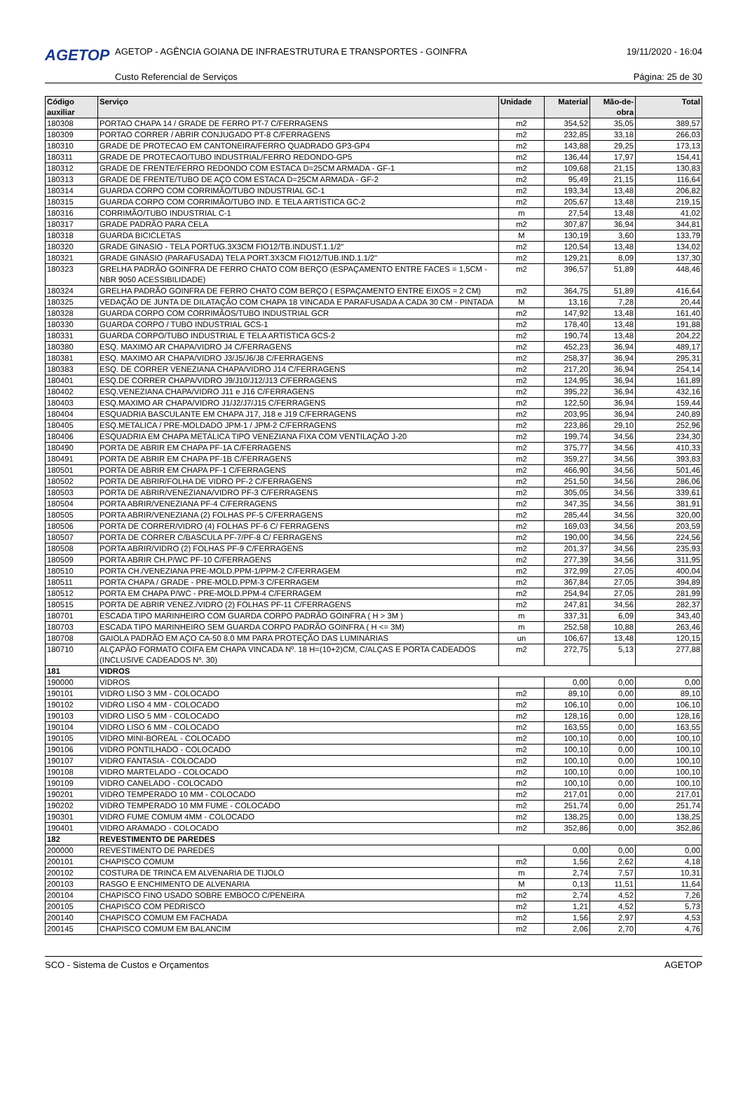AGETOP
AGETOP - AGÊNCIA GOIANA DE INFRAESTRUTURA E TRANSPORTES - GOINFRA
19/11/2020 - 16:04
Custo Referencial de Serviços Página: 25 de 30
| Código auxiliar | Serviço | Unidade | Material | Mão-de-obra | Total |
| --- | --- | --- | --- | --- | --- |
| 180308 | PORTAO CHAPA 14 / GRADE DE FERRO PT-7 C/FERRAGENS | m2 | 354,52 | 35,05 | 389,57 |
| 180309 | PORTAO CORRER / ABRIR CONJUGADO PT-8 C/FERRAGENS | m2 | 232,85 | 33,18 | 266,03 |
| 180310 | GRADE DE PROTECAO EM CANTONEIRA/FERRO QUADRADO GP3-GP4 | m2 | 143,88 | 29,25 | 173,13 |
| 180311 | GRADE DE PROTECAO/TUBO INDUSTRIAL/FERRO REDONDO-GP5 | m2 | 136,44 | 17,97 | 154,41 |
| 180312 | GRADE DE FRENTE/FERRO REDONDO COM ESTACA D=25CM ARMADA - GF-1 | m2 | 109,68 | 21,15 | 130,83 |
| 180313 | GRADE DE FRENTE/TUBO DE AÇO COM ESTACA D=25CM ARMADA - GF-2 | m2 | 95,49 | 21,15 | 116,64 |
| 180314 | GUARDA CORPO COM CORRIMÃO/TUBO INDUSTRIAL GC-1 | m2 | 193,34 | 13,48 | 206,82 |
| 180315 | GUARDA CORPO COM CORRIMÃO/TUBO IND. E TELA ARTÍSTICA GC-2 | m2 | 205,67 | 13,48 | 219,15 |
| 180316 | CORRIMÃO/TUBO INDUSTRIAL C-1 | m | 27,54 | 13,48 | 41,02 |
| 180317 | GRADE PADRÃO PARA CELA | m2 | 307,87 | 36,94 | 344,81 |
| 180318 | GUARDA BICICLETAS | M | 130,19 | 3,60 | 133,79 |
| 180320 | GRADE GINASIO - TELA PORTUG.3X3CM FIO12/TB.INDUST.1.1/2" | m2 | 120,54 | 13,48 | 134,02 |
| 180321 | GRADE GINÁSIO (PARAFUSADA) TELA PORT.3X3CM FIO12/TUB.IND.1.1/2" | m2 | 129,21 | 8,09 | 137,30 |
| 180323 | GRELHA PADRÃO GOINFRA DE FERRO CHATO COM BERÇO (ESPAÇAMENTO ENTRE FACES = 1,5CM - NBR 9050 ACESSIBILIDADE) | m2 | 396,57 | 51,89 | 448,46 |
| 180324 | GRELHA PADRÃO GOINFRA DE FERRO CHATO COM BERÇO ( ESPAÇAMENTO ENTRE EIXOS = 2 CM) | m2 | 364,75 | 51,89 | 416,64 |
| 180325 | VEDAÇÃO DE JUNTA DE DILATAÇÃO COM CHAPA 18 VINCADA E PARAFUSADA A CADA 30 CM - PINTADA | M | 13,16 | 7,28 | 20,44 |
| 180328 | GUARDA CORPO COM CORRIMÃOS/TUBO INDUSTRIAL GCR | m2 | 147,92 | 13,48 | 161,40 |
| 180330 | GUARDA CORPO / TUBO INDUSTRIAL GCS-1 | m2 | 178,40 | 13,48 | 191,88 |
| 180331 | GUARDA CORPO/TUBO INDUSTRIAL E TELA ARTÍSTICA GCS-2 | m2 | 190,74 | 13,48 | 204,22 |
| 180380 | ESQ. MAXIMO AR CHAPA/VIDRO J4 C/FERRAGENS | m2 | 452,23 | 36,94 | 489,17 |
| 180381 | ESQ. MAXIMO AR CHAPA/VIDRO J3/J5/J6/J8 C/FERRAGENS | m2 | 258,37 | 36,94 | 295,31 |
| 180383 | ESQ. DE CORRER VENEZIANA CHAPA/VIDRO J14 C/FERRAGENS | m2 | 217,20 | 36,94 | 254,14 |
| 180401 | ESQ.DE CORRER CHAPA/VIDRO J9/J10/J12/J13 C/FERRAGENS | m2 | 124,95 | 36,94 | 161,89 |
| 180402 | ESQ.VENEZIANA CHAPA/VIDRO J11 e J16 C/FERRAGENS | m2 | 395,22 | 36,94 | 432,16 |
| 180403 | ESQ.MAXIMO AR CHAPA/VIDRO J1/J2/J7/J15 C/FERRAGENS | m2 | 122,50 | 36,94 | 159,44 |
| 180404 | ESQUADRIA BASCULANTE EM CHAPA J17, J18 e J19 C/FERRAGENS | m2 | 203,95 | 36,94 | 240,89 |
| 180405 | ESQ.METALICA / PRE-MOLDADO JPM-1 / JPM-2 C/FERRAGENS | m2 | 223,86 | 29,10 | 252,96 |
| 180406 | ESQUADRIA EM CHAPA METÁLICA TIPO VENEZIANA FIXA COM VENTILAÇÃO J-20 | m2 | 199,74 | 34,56 | 234,30 |
| 180490 | PORTA DE ABRIR EM CHAPA PF-1A C/FERRAGENS | m2 | 375,77 | 34,56 | 410,33 |
| 180491 | PORTA DE ABRIR EM CHAPA PF-1B C/FERRAGENS | m2 | 359,27 | 34,56 | 393,83 |
| 180501 | PORTA DE ABRIR EM CHAPA PF-1 C/FERRAGENS | m2 | 466,90 | 34,56 | 501,46 |
| 180502 | PORTA DE ABRIR/FOLHA DE VIDRO PF-2 C/FERRAGENS | m2 | 251,50 | 34,56 | 286,06 |
| 180503 | PORTA DE ABRIR/VENEZIANA/VIDRO PF-3 C/FERRAGENS | m2 | 305,05 | 34,56 | 339,61 |
| 180504 | PORTA ABRIR/VENEZIANA PF-4 C/FERRAGENS | m2 | 347,35 | 34,56 | 381,91 |
| 180505 | PORTA ABRIR/VENEZIANA (2) FOLHAS PF-5 C/FERRAGENS | m2 | 285,44 | 34,56 | 320,00 |
| 180506 | PORTA DE CORRER/VIDRO (4) FOLHAS PF-6 C/ FERRAGENS | m2 | 169,03 | 34,56 | 203,59 |
| 180507 | PORTA DE CORRER C/BASCULA PF-7/PF-8 C/ FERRAGENS | m2 | 190,00 | 34,56 | 224,56 |
| 180508 | PORTA ABRIR/VIDRO (2) FOLHAS PF-9 C/FERRAGENS | m2 | 201,37 | 34,56 | 235,93 |
| 180509 | PORTA ABRIR CH.P/WC PF-10 C/FERRAGENS | m2 | 277,39 | 34,56 | 311,95 |
| 180510 | PORTA CH./VENEZIANA PRE-MOLD.PPM-1/PPM-2 C/FERRAGEM | m2 | 372,99 | 27,05 | 400,04 |
| 180511 | PORTA CHAPA / GRADE - PRE-MOLD.PPM-3 C/FERRAGEM | m2 | 367,84 | 27,05 | 394,89 |
| 180512 | PORTA EM CHAPA P/WC - PRE-MOLD.PPM-4 C/FERRAGEM | m2 | 254,94 | 27,05 | 281,99 |
| 180515 | PORTA DE ABRIR VENEZ./VIDRO (2) FOLHAS PF-11 C/FERRAGENS | m2 | 247,81 | 34,56 | 282,37 |
| 180701 | ESCADA TIPO MARINHEIRO COM GUARDA CORPO PADRÃO GOINFRA ( H > 3M ) | m | 337,31 | 6,09 | 343,40 |
| 180703 | ESCADA TIPO MARINHEIRO SEM GUARDA CORPO PADRÃO GOINFRA ( H <= 3M) | m | 252,58 | 10,88 | 263,46 |
| 180708 | GAIOLA PADRÃO EM AÇO CA-50 8.0 MM PARA PROTEÇÃO DAS LUMINÁRIAS | un | 106,67 | 13,48 | 120,15 |
| 180710 | ALÇAPÃO FORMATO COIFA EM CHAPA VINCADA Nº. 18 H=(10+2)CM, C/ALÇAS E PORTA CADEADOS (INCLUSIVE CADEADOS Nº. 30) | m2 | 272,75 | 5,13 | 277,88 |
| 181 | VIDROS | | | | |
| 190000 | VIDROS | | 0,00 | 0,00 | 0,00 |
| 190101 | VIDRO LISO 3 MM - COLOCADO | m2 | 89,10 | 0,00 | 89,10 |
| 190102 | VIDRO LISO 4 MM - COLOCADO | m2 | 106,10 | 0,00 | 106,10 |
| 190103 | VIDRO LISO 5 MM - COLOCADO | m2 | 128,16 | 0,00 | 128,16 |
| 190104 | VIDRO LISO 6 MM - COLOCADO | m2 | 163,55 | 0,00 | 163,55 |
| 190105 | VIDRO MINI-BOREAL - COLOCADO | m2 | 100,10 | 0,00 | 100,10 |
| 190106 | VIDRO PONTILHADO - COLOCADO | m2 | 100,10 | 0,00 | 100,10 |
| 190107 | VIDRO FANTASIA - COLOCADO | m2 | 100,10 | 0,00 | 100,10 |
| 190108 | VIDRO MARTELADO - COLOCADO | m2 | 100,10 | 0,00 | 100,10 |
| 190109 | VIDRO CANELADO - COLOCADO | m2 | 100,10 | 0,00 | 100,10 |
| 190201 | VIDRO TEMPERADO 10 MM - COLOCADO | m2 | 217,01 | 0,00 | 217,01 |
| 190202 | VIDRO TEMPERADO 10 MM FUME - COLOCADO | m2 | 251,74 | 0,00 | 251,74 |
| 190301 | VIDRO FUME COMUM 4MM - COLOCADO | m2 | 138,25 | 0,00 | 138,25 |
| 190401 | VIDRO ARAMADO - COLOCADO | m2 | 352,86 | 0,00 | 352,86 |
| 182 | REVESTIMENTO DE PAREDES | | | | |
| 200000 | REVESTIMENTO DE PAREDES | | 0,00 | 0,00 | 0,00 |
| 200101 | CHAPISCO COMUM | m2 | 1,56 | 2,62 | 4,18 |
| 200102 | COSTURA DE TRINCA EM ALVENARIA DE TIJOLO | m | 2,74 | 7,57 | 10,31 |
| 200103 | RASGO E ENCHIMENTO DE ALVENARIA | M | 0,13 | 11,51 | 11,64 |
| 200104 | CHAPISCO FINO USADO SOBRE EMBOCO C/PENEIRA | m2 | 2,74 | 4,52 | 7,26 |
| 200105 | CHAPISCO COM PEDRISCO | m2 | 1,21 | 4,52 | 5,73 |
| 200140 | CHAPISCO COMUM EM FACHADA | m2 | 1,56 | 2,97 | 4,53 |
| 200145 | CHAPISCO COMUM EM BALANCIM | m2 | 2,06 | 2,70 | 4,76 |
SCO - Sistema de Custos e Orçamentos AGETOP